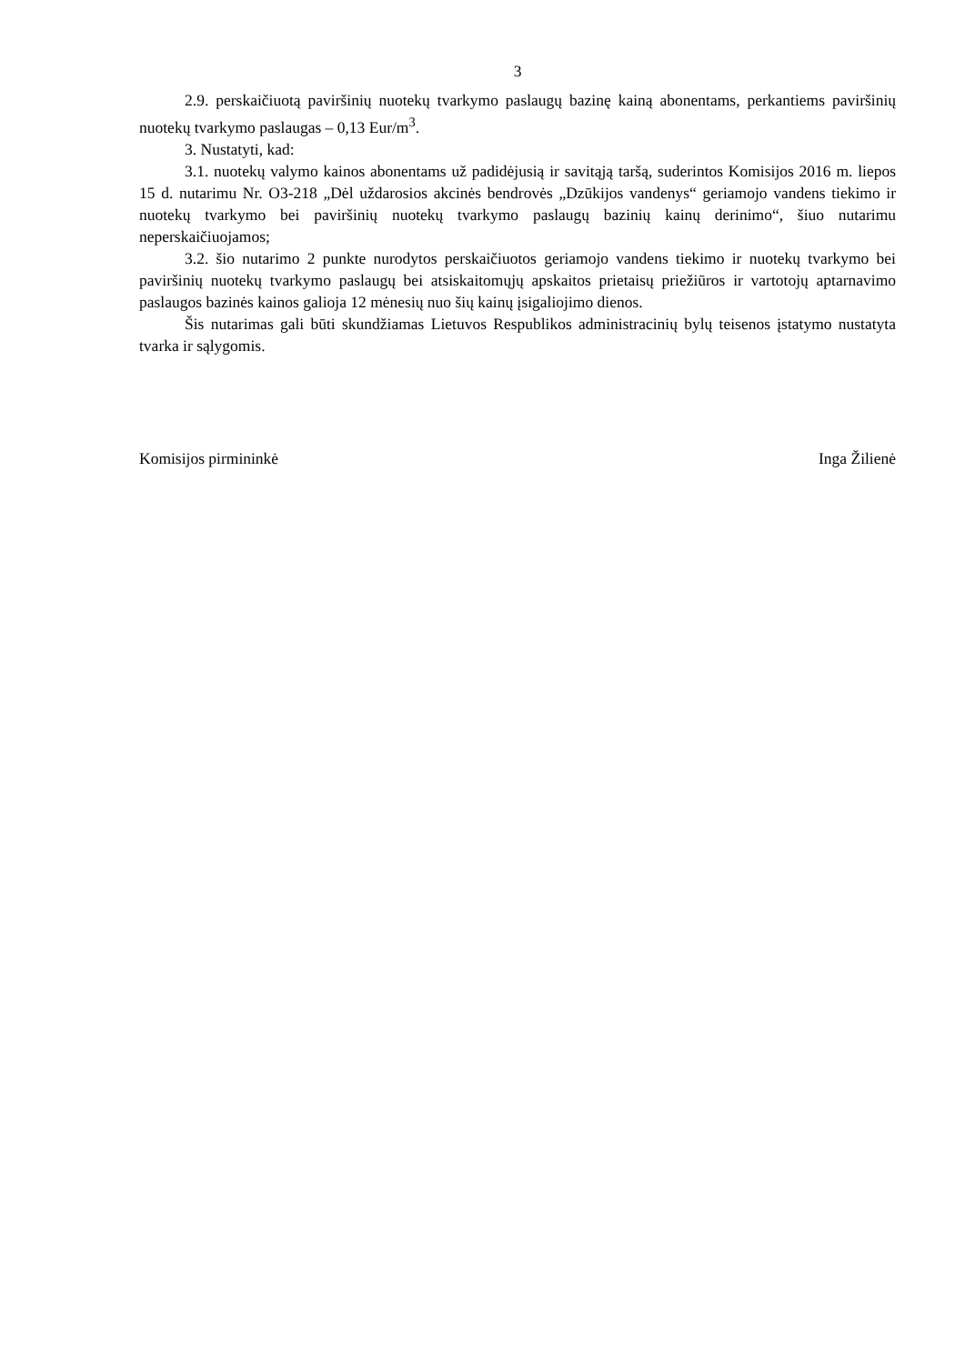3
2.9. perskaičiuotą paviršinių nuotekų tvarkymo paslaugų bazinę kainą abonentams, perkantiems paviršinių nuotekų tvarkymo paslaugas – 0,13 Eur/m<sup>3</sup>.
3. Nustatyti, kad:
3.1. nuotekų valymo kainos abonentams už padidėjusią ir savitąją taršą, suderintos Komisijos 2016 m. liepos 15 d. nutarimu Nr. O3-218 „Dėl uždarosios akcinės bendrovės „Dzūkijos vandenys“ geriamojo vandens tiekimo ir nuotekų tvarkymo bei paviršinių nuotekų tvarkymo paslaugų bazinių kainų derinimo“, šiuo nutarimu neperskaičiuojamos;
3.2. šio nutarimo 2 punkte nurodytos perskaičiuotos geriamojo vandens tiekimo ir nuotekų tvarkymo bei paviršinių nuotekų tvarkymo paslaugų bei atsiskaitomųjų apskaitos prietaisų priežiūros ir vartotojų aptarnavimo paslaugos bazinės kainos galioja 12 mėnesių nuo šių kainų įsigaliojimo dienos.
Šis nutarimas gali būti skundžiamas Lietuvos Respublikos administracinių bylų teisenos įstatymo nustatyta tvarka ir sąlygomis.
Komisijos pirmininkė Inga Žilienė